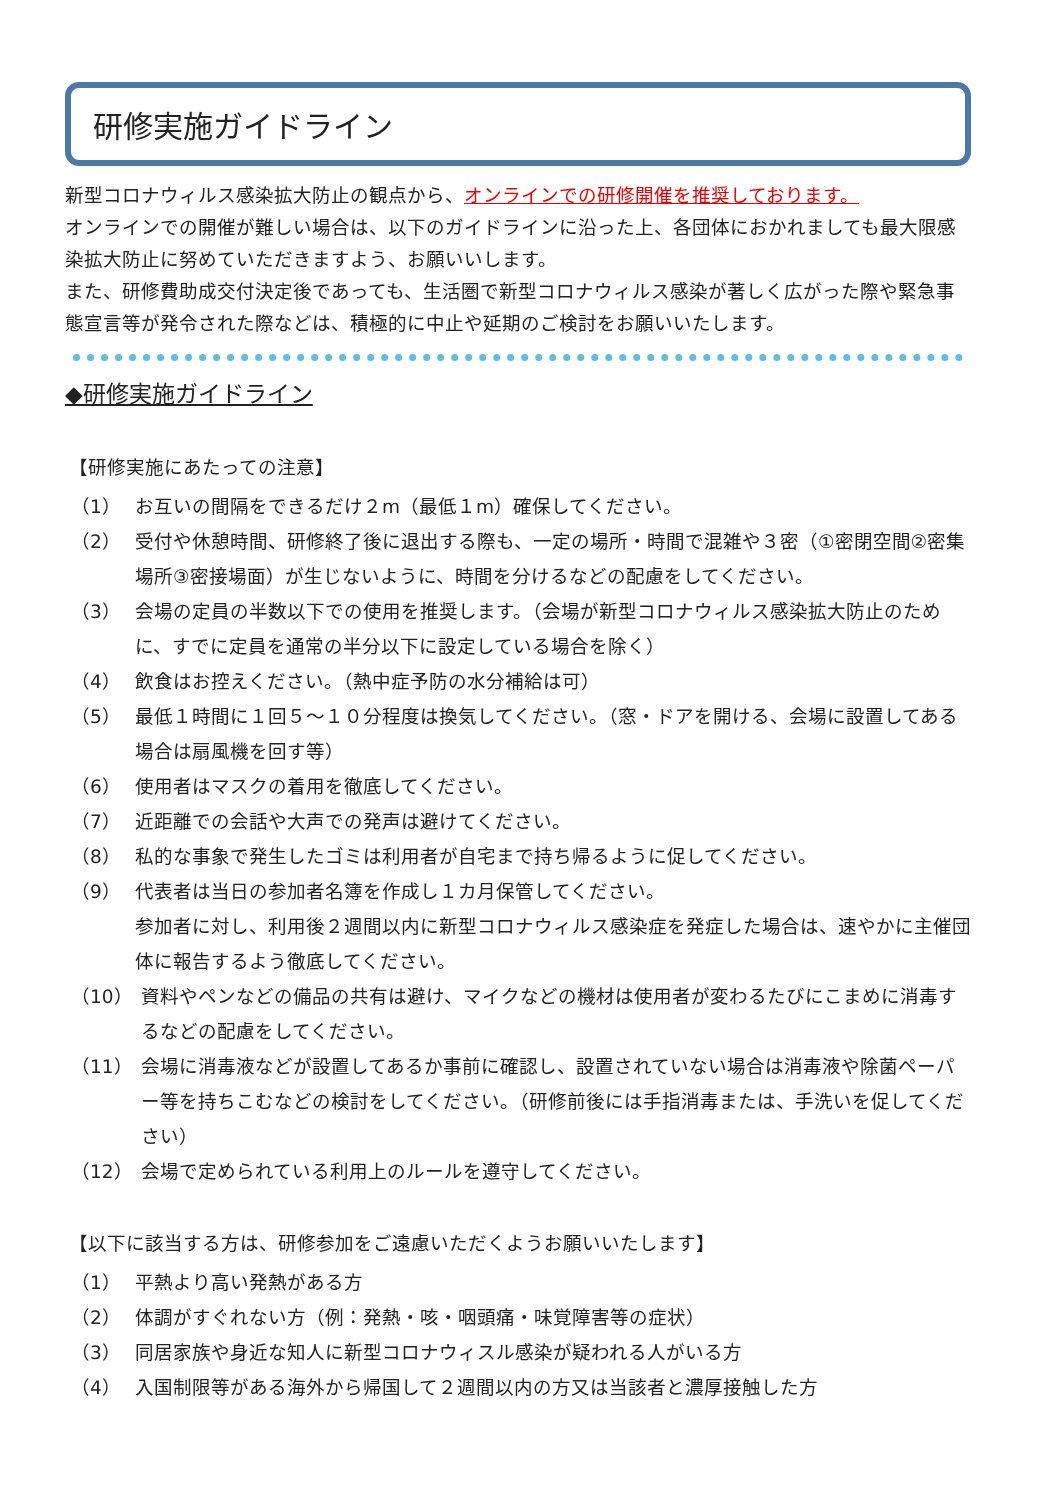研修実施ガイドライン
新型コロナウィルス感染拡大防止の観点から、オンラインでの研修開催を推奨しております。
オンラインでの開催が難しい場合は、以下のガイドラインに沿った上、各団体におかれましても最大限感染拡大防止に努めていただきますよう、お願いいします。
また、研修費助成交付決定後であっても、生活圏で新型コロナウィルス感染が著しく広がった際や緊急事態宣言等が発令された際などは、積極的に中止や延期のご検討をお願いいたします。
◆研修実施ガイドライン
【研修実施にあたっての注意】
（1） お互いの間隔をできるだけ２m（最低１m）確保してください。
（2） 受付や休憩時間、研修終了後に退出する際も、一定の場所・時間で混雑や３密（①密閉空間②密集場所③密接場面）が生じないように、時間を分けるなどの配慮をしてください。
（3） 会場の定員の半数以下での使用を推奨します。（会場が新型コロナウィルス感染拡大防止のために、すでに定員を通常の半分以下に設定している場合を除く）
（4） 飲食はお控えください。（熱中症予防の水分補給は可）
（5） 最低１時間に１回５～１０分程度は換気してください。（窓・ドアを開ける、会場に設置してある場合は扇風機を回す等）
（6） 使用者はマスクの着用を徹底してください。
（7） 近距離での会話や大声での発声は避けてください。
（8） 私的な事象で発生したゴミは利用者が自宅まで持ち帰るように促してください。
（9） 代表者は当日の参加者名簿を作成し１カ月保管してください。
参加者に対し、利用後２週間以内に新型コロナウィルス感染症を発症した場合は、速やかに主催団体に報告するよう徹底してください。
（10） 資料やペンなどの備品の共有は避け、マイクなどの機材は使用者が変わるたびにこまめに消毒するなどの配慮をしてください。
（11） 会場に消毒液などが設置してあるか事前に確認し、設置されていない場合は消毒液や除菌ペーパー等を持ちこむなどの検討をしてください。（研修前後には手指消毒または、手洗いを促してください）
（12） 会場で定められている利用上のルールを遵守してください。
【以下に該当する方は、研修参加をご遠慮いただくようお願いいたします】
（1） 平熱より高い発熱がある方
（2） 体調がすぐれない方（例：発熱・咳・咽頭痛・味覚障害等の症状）
（3） 同居家族や身近な知人に新型コロナウィスル感染が疑われる人がいる方
（4） 入国制限等がある海外から帰国して２週間以内の方又は当該者と濃厚接触した方